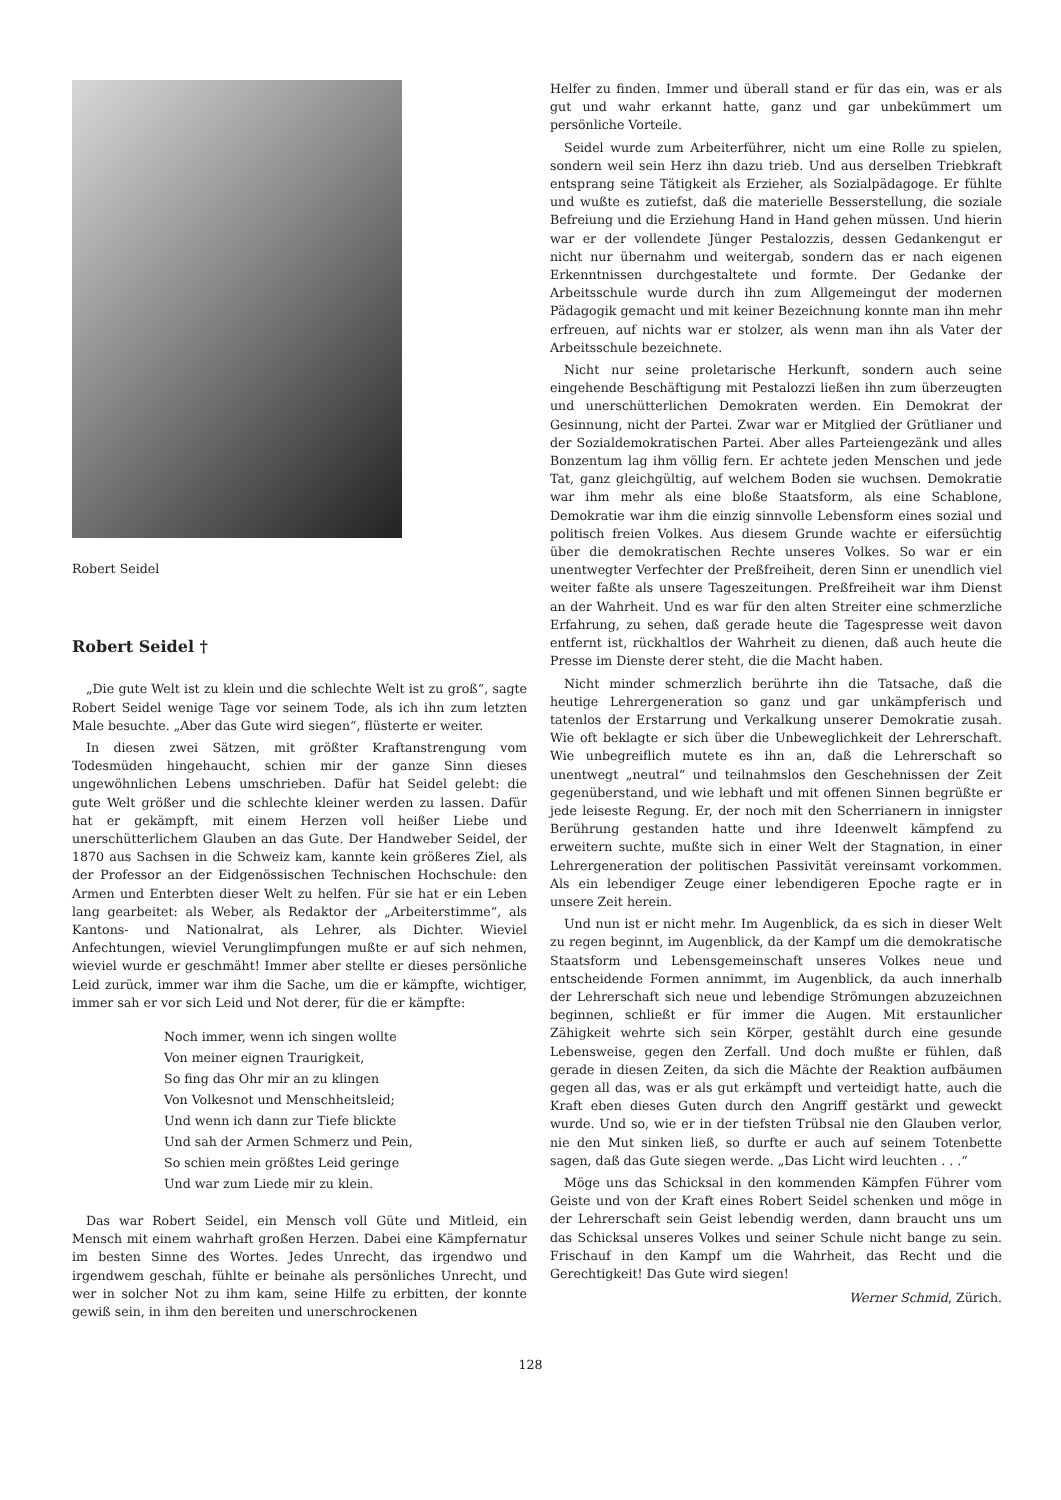Robert Seidel
Robert Seidel †
„Die gute Welt ist zu klein und die schlechte Welt ist zu groß“, sagte Robert Seidel wenige Tage vor seinem Tode, als ich ihn zum letzten Male besuchte. „Aber das Gute wird siegen“, flüsterte er weiter.
In diesen zwei Sätzen, mit größter Kraftanstrengung vom Todesmüden hingehaucht, schien mir der ganze Sinn dieses ungewöhnlichen Lebens umschrieben. Dafür hat Seidel gelebt: die gute Welt größer und die schlechte kleiner werden zu lassen. Dafür hat er gekämpft, mit einem Herzen voll heißer Liebe und unerschütterlichem Glauben an das Gute. Der Handweber Seidel, der 1870 aus Sachsen in die Schweiz kam, kannte kein größeres Ziel, als der Professor an der Eidgenössischen Technischen Hochschule: den Armen und Enterbten dieser Welt zu helfen. Für sie hat er ein Leben lang gearbeitet: als Weber, als Redaktor der „Arbeiterstimme“, als Kantons- und Nationalrat, als Lehrer, als Dichter. Wieviel Anfechtungen, wieviel Verunglimpfungen mußte er auf sich nehmen, wieviel wurde er geschmäht! Immer aber stellte er dieses persönliche Leid zurück, immer war ihm die Sache, um die er kämpfte, wichtiger, immer sah er vor sich Leid und Not derer, für die er kämpfte:
Noch immer, wenn ich singen wollte
Von meiner eignen Traurigkeit,
So fing das Ohr mir an zu klingen
Von Volkesnot und Menschheitsleid;
Und wenn ich dann zur Tiefe blickte
Und sah der Armen Schmerz und Pein,
So schien mein größtes Leid geringe
Und war zum Liede mir zu klein.
Das war Robert Seidel, ein Mensch voll Güte und Mitleid, ein Mensch mit einem wahrhaft großen Herzen. Dabei eine Kämpfernatur im besten Sinne des Wortes. Jedes Unrecht, das irgendwo und irgendwem geschah, fühlte er beinahe als persönliches Unrecht, und wer in solcher Not zu ihm kam, seine Hilfe zu erbitten, der konnte gewiß sein, in ihm den bereiten und unerschrockenen
Helfer zu finden. Immer und überall stand er für das ein, was er als gut und wahr erkannt hatte, ganz und gar unbekümmert um persönliche Vorteile.
Seidel wurde zum Arbeiterführer, nicht um eine Rolle zu spielen, sondern weil sein Herz ihn dazu trieb. Und aus derselben Triebkraft entsprang seine Tätigkeit als Erzieher, als Sozialpädagoge. Er fühlte und wußte es zutiefst, daß die materielle Besserstellung, die soziale Befreiung und die Erziehung Hand in Hand gehen müssen. Und hierin war er der vollendete Jünger Pestalozzis, dessen Gedankengut er nicht nur übernahm und weitergab, sondern das er nach eigenen Erkenntnissen durchgestaltete und formte. Der Gedanke der Arbeitsschule wurde durch ihn zum Allgemeingut der modernen Pädagogik gemacht und mit keiner Bezeichnung konnte man ihn mehr erfreuen, auf nichts war er stolzer, als wenn man ihn als Vater der Arbeitsschule bezeichnete.
Nicht nur seine proletarische Herkunft, sondern auch seine eingehende Beschäftigung mit Pestalozzi ließen ihn zum überzeugten und unerschütterlichen Demokraten werden. Ein Demokrat der Gesinnung, nicht der Partei. Zwar war er Mitglied der Grütlianer und der Sozialdemokratischen Partei. Aber alles Parteiengezänk und alles Bonzentum lag ihm völlig fern. Er achtete jeden Menschen und jede Tat, ganz gleichgültig, auf welchem Boden sie wuchsen. Demokratie war ihm mehr als eine bloße Staatsform, als eine Schablone, Demokratie war ihm die einzig sinnvolle Lebensform eines sozial und politisch freien Volkes. Aus diesem Grunde wachte er eifersüchtig über die demokratischen Rechte unseres Volkes. So war er ein unentwegter Verfechter der Preßfreiheit, deren Sinn er unendlich viel weiter faßte als unsere Tageszeitungen. Preßfreiheit war ihm Dienst an der Wahrheit. Und es war für den alten Streiter eine schmerzliche Erfahrung, zu sehen, daß gerade heute die Tagespresse weit davon entfernt ist, rückhaltlos der Wahrheit zu dienen, daß auch heute die Presse im Dienste derer steht, die die Macht haben.
Nicht minder schmerzlich berührte ihn die Tatsache, daß die heutige Lehrergeneration so ganz und gar unkämpferisch und tatenlos der Erstarrung und Verkalkung unserer Demokratie zusah. Wie oft beklagte er sich über die Unbeweglichkeit der Lehrerschaft. Wie unbegreiflich mutete es ihn an, daß die Lehrerschaft so unentwegt „neutral“ und teilnahmslos den Geschehnissen der Zeit gegenüberstand, und wie lebhaft und mit offenen Sinnen begrüßte er jede leiseste Regung. Er, der noch mit den Scherrianern in innigster Berührung gestanden hatte und ihre Ideenwelt kämpfend zu erweitern suchte, mußte sich in einer Welt der Stagnation, in einer Lehrergeneration der politischen Passivität vereinsamt vorkommen. Als ein lebendiger Zeuge einer lebendigeren Epoche ragte er in unsere Zeit herein.
Und nun ist er nicht mehr. Im Augenblick, da es sich in dieser Welt zu regen beginnt, im Augenblick, da der Kampf um die demokratische Staatsform und Lebensgemeinschaft unseres Volkes neue und entscheidende Formen annimmt, im Augenblick, da auch innerhalb der Lehrerschaft sich neue und lebendige Strömungen abzuzeichnen beginnen, schließt er für immer die Augen. Mit erstaunlicher Zähigkeit wehrte sich sein Körper, gestählt durch eine gesunde Lebensweise, gegen den Zerfall. Und doch mußte er fühlen, daß gerade in diesen Zeiten, da sich die Mächte der Reaktion aufbäumen gegen all das, was er als gut erkämpft und verteidigt hatte, auch die Kraft eben dieses Guten durch den Angriff gestärkt und geweckt wurde. Und so, wie er in der tiefsten Trübsal nie den Glauben verlor, nie den Mut sinken ließ, so durfte er auch auf seinem Totenbette sagen, daß das Gute siegen werde. „Das Licht wird leuchten . . .“
Möge uns das Schicksal in den kommenden Kämpfen Führer vom Geiste und von der Kraft eines Robert Seidel schenken und möge in der Lehrerschaft sein Geist lebendig werden, dann braucht uns um das Schicksal unseres Volkes und seiner Schule nicht bange zu sein. Frischauf in den Kampf um die Wahrheit, das Recht und die Gerechtigkeit! Das Gute wird siegen!
Werner Schmid, Zürich.
128